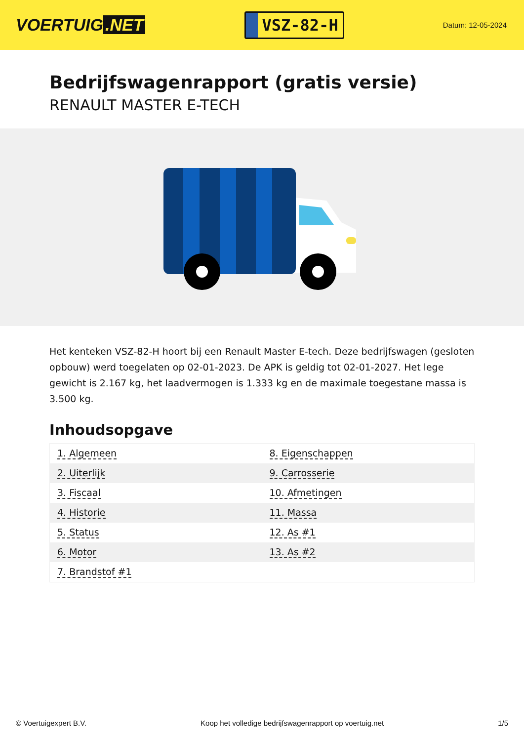VOERTUIG.NET
VSZ-82-H
Datum: 12-05-2024
Bedrijfswagenrapport (gratis versie)
RENAULT MASTER E-TECH
Het kenteken VSZ-82-H hoort bij een Renault Master E-tech. Deze bedrijfswagen (gesloten opbouw) werd toegelaten op 02-01-2023. De APK is geldig tot 02-01-2027. Het lege gewicht is 2.167 kg, het laadvermogen is 1.333 kg en de maximale toegestane massa is 3.500 kg.
Inhoudsopgave
| 1. Algemeen | 8. Eigenschappen |
| 2. Uiterlijk | 9. Carrosserie |
| 3. Fiscaal | 10. Afmetingen |
| 4. Historie | 11. Massa |
| 5. Status | 12. As #1 |
| 6. Motor | 13. As #2 |
| 7. Brandstof #1 | |
© Voertuigexpert B.V. Koop het volledige bedrijfswagenrapport op voertuig.net 1/5